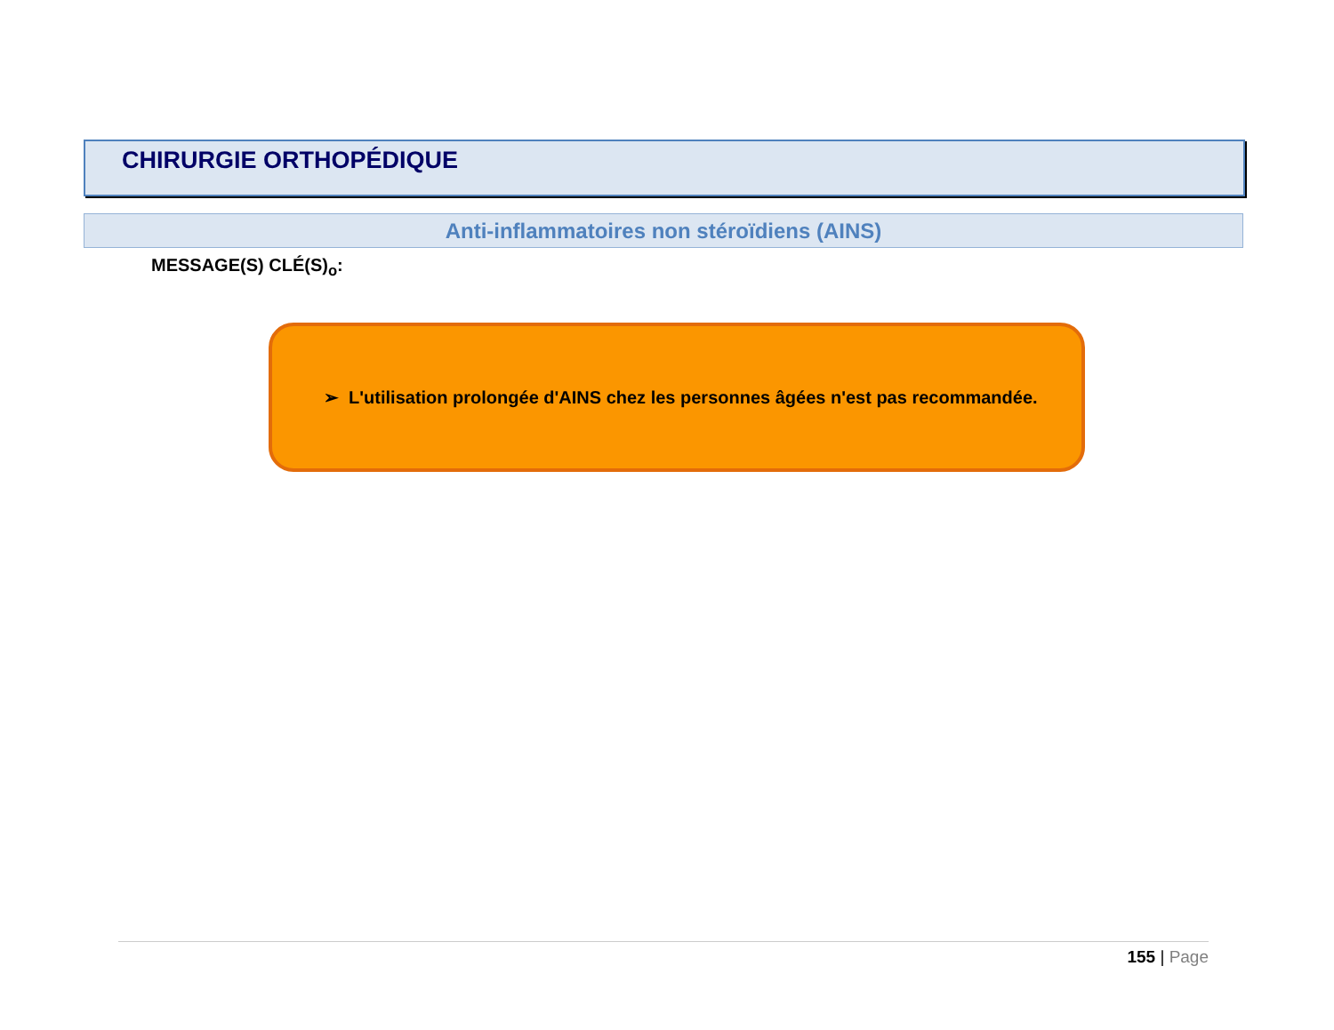CHIRURGIE ORTHOPÉDIQUE
Anti-inflammatoires non stéroïdiens (AINS)
MESSAGE(S) CLÉ(S)<sub>o</sub>:
➢ L'utilisation prolongée d'AINS chez les personnes âgées n'est pas recommandée.
155 | Page